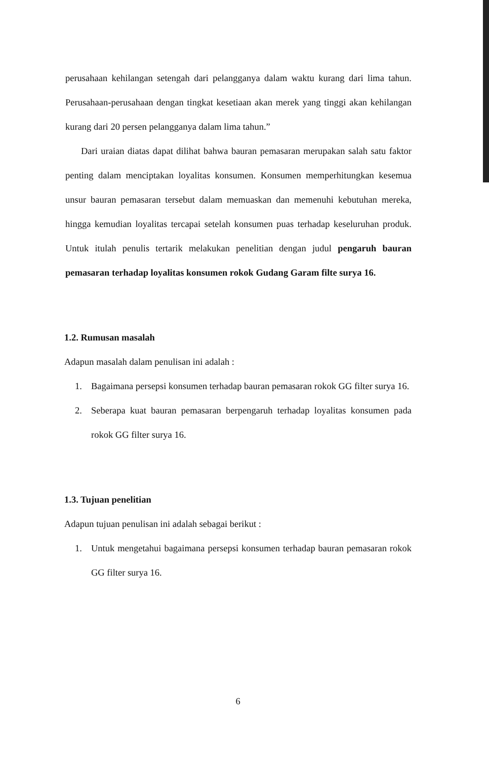perusahaan kehilangan setengah dari pelangganya dalam waktu kurang dari lima tahun. Perusahaan-perusahaan dengan tingkat kesetiaan akan merek yang tinggi akan kehilangan kurang dari 20 persen pelangganya dalam lima tahun.”
Dari uraian diatas dapat dilihat bahwa bauran pemasaran merupakan salah satu faktor penting dalam menciptakan loyalitas konsumen. Konsumen memperhitungkan kesemua unsur bauran pemasaran tersebut dalam memuaskan dan memenuhi kebutuhan mereka, hingga kemudian loyalitas tercapai setelah konsumen puas terhadap keseluruhan produk. Untuk itulah penulis tertarik melakukan penelitian dengan judul pengaruh bauran pemasaran terhadap loyalitas konsumen rokok Gudang Garam filte surya 16.
1.2. Rumusan masalah
Adapun masalah dalam penulisan ini adalah :
1. Bagaimana persepsi konsumen terhadap bauran pemasaran rokok GG filter surya 16.
2. Seberapa kuat bauran pemasaran berpengaruh terhadap loyalitas konsumen pada rokok GG filter surya 16.
1.3. Tujuan penelitian
Adapun tujuan penulisan ini adalah sebagai berikut :
1. Untuk mengetahui bagaimana persepsi konsumen terhadap bauran pemasaran rokok GG filter surya 16.
6